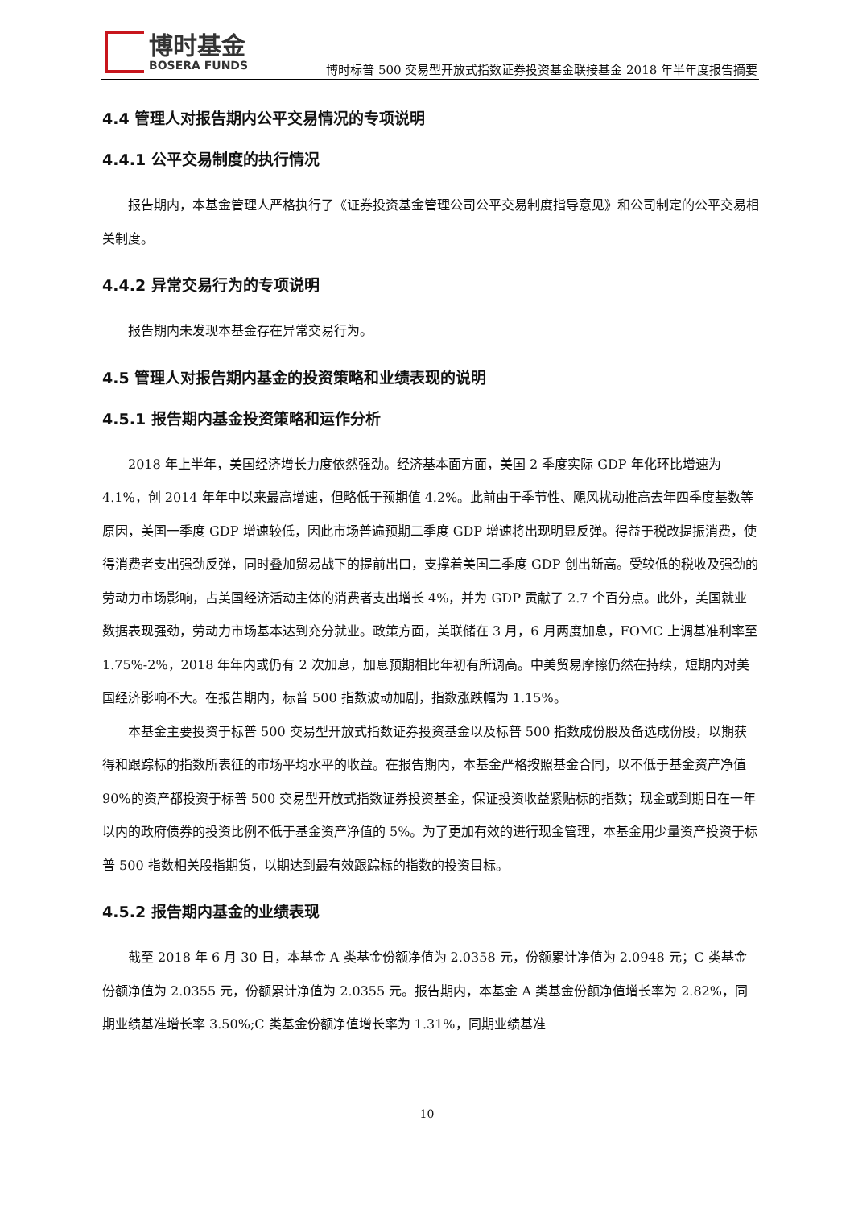博时基金
BOSERA FUNDS
博时标普 500 交易型开放式指数证券投资基金联接基金 2018 年半年度报告摘要
4.4 管理人对报告期内公平交易情况的专项说明
4.4.1 公平交易制度的执行情况
报告期内，本基金管理人严格执行了《证券投资基金管理公司公平交易制度指导意见》和公司制定的公平交易相关制度。
4.4.2 异常交易行为的专项说明
报告期内未发现本基金存在异常交易行为。
4.5 管理人对报告期内基金的投资策略和业绩表现的说明
4.5.1 报告期内基金投资策略和运作分析
2018 年上半年，美国经济增长力度依然强劲。经济基本面方面，美国 2 季度实际 GDP 年化环比增速为 4.1%，创 2014 年年中以来最高增速，但略低于预期值 4.2%。此前由于季节性、飓风扰动推高去年四季度基数等原因，美国一季度 GDP 增速较低，因此市场普遍预期二季度 GDP 增速将出现明显反弹。得益于税改提振消费，使得消费者支出强劲反弹，同时叠加贸易战下的提前出口，支撑着美国二季度 GDP 创出新高。受较低的税收及强劲的劳动力市场影响，占美国经济活动主体的消费者支出增长 4%，并为 GDP 贡献了 2.7 个百分点。此外，美国就业数据表现强劲，劳动力市场基本达到充分就业。政策方面，美联储在 3 月，6 月两度加息，FOMC 上调基准利率至 1.75%-2%，2018 年年内或仍有 2 次加息，加息预期相比年初有所调高。中美贸易摩擦仍然在持续，短期内对美国经济影响不大。在报告期内，标普 500 指数波动加剧，指数涨跌幅为 1.15%。
本基金主要投资于标普 500 交易型开放式指数证券投资基金以及标普 500 指数成份股及备选成份股，以期获得和跟踪标的指数所表征的市场平均水平的收益。在报告期内，本基金严格按照基金合同，以不低于基金资产净值 90%的资产都投资于标普 500 交易型开放式指数证券投资基金，保证投资收益紧贴标的指数；现金或到期日在一年以内的政府债券的投资比例不低于基金资产净值的 5%。为了更加有效的进行现金管理，本基金用少量资产投资于标普 500 指数相关股指期货，以期达到最有效跟踪标的指数的投资目标。
4.5.2 报告期内基金的业绩表现
截至 2018 年 6 月 30 日，本基金 A 类基金份额净值为 2.0358 元，份额累计净值为 2.0948 元；C 类基金份额净值为 2.0355 元，份额累计净值为 2.0355 元。报告期内，本基金 A 类基金份额净值增长率为 2.82%，同期业绩基准增长率 3.50%;C 类基金份额净值增长率为 1.31%，同期业绩基准
10